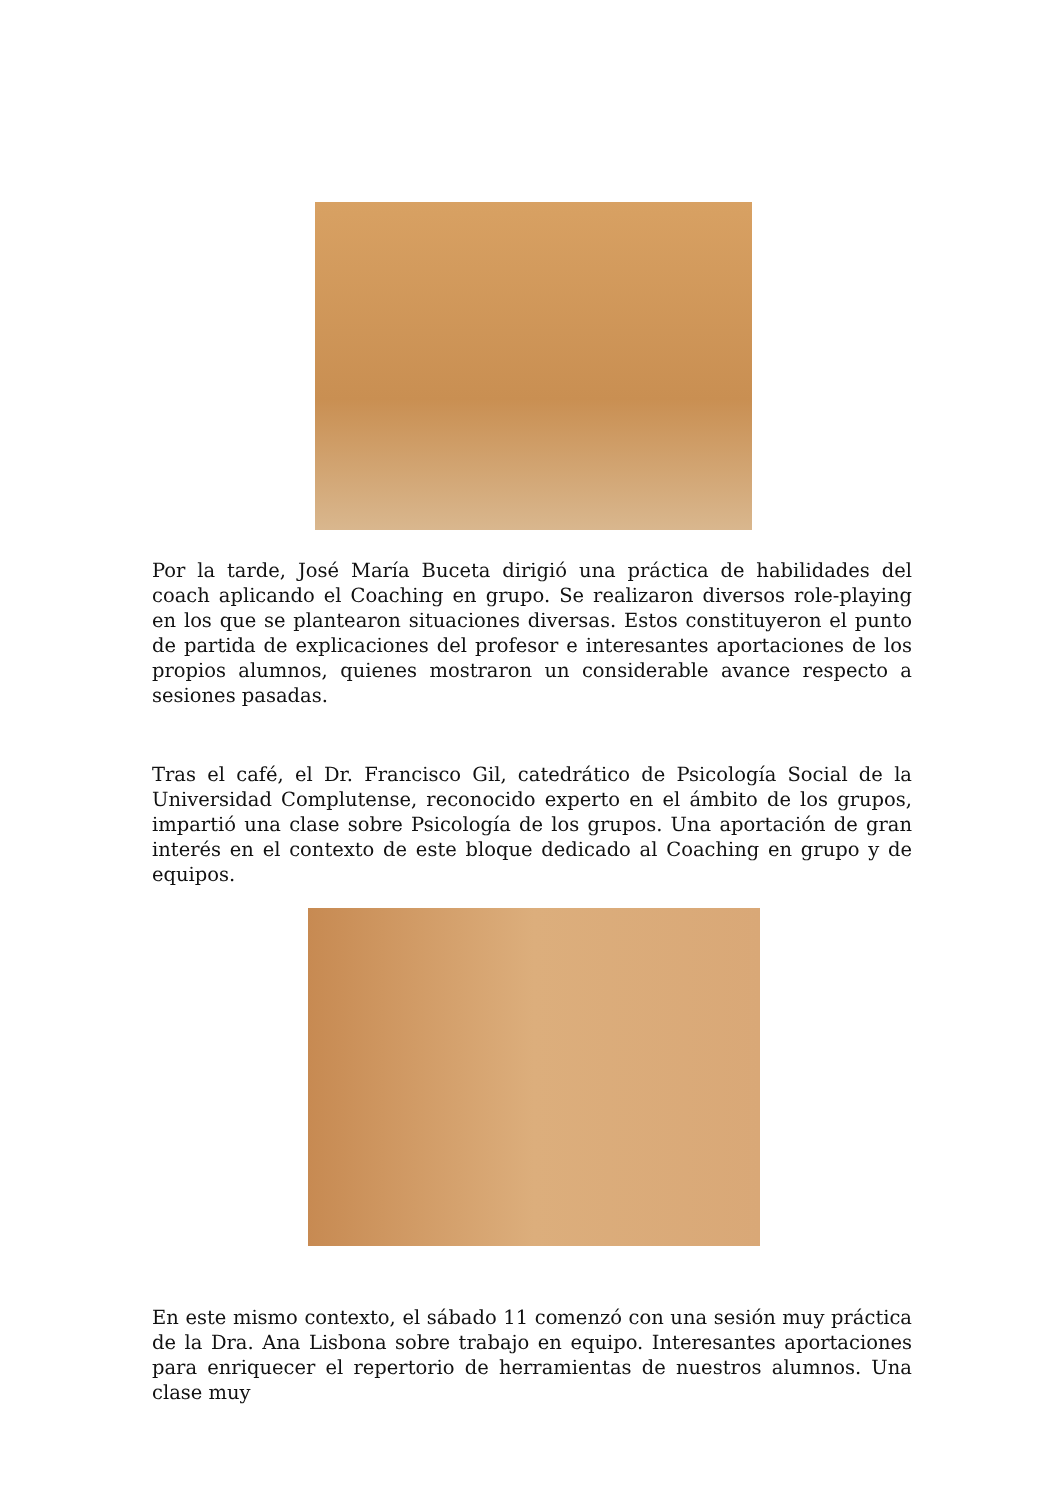Por la tarde, José María Buceta dirigió una práctica de habilidades del coach aplicando el Coaching en grupo. Se realizaron diversos role-playing en los que se plantearon situaciones diversas. Estos constituyeron el punto de partida de explicaciones del profesor e interesantes aportaciones de los propios alumnos, quienes mostraron un considerable avance respecto a sesiones pasadas.
Tras el café, el Dr. Francisco Gil, catedrático de Psicología Social de la Universidad Complutense, reconocido experto en el ámbito de los grupos, impartió una clase sobre Psicología de los grupos. Una aportación de gran interés en el contexto de este bloque dedicado al Coaching en grupo y de equipos.
En este mismo contexto, el sábado 11 comenzó con una sesión muy práctica de la Dra. Ana Lisbona sobre trabajo en equipo. Interesantes aportaciones para enriquecer el repertorio de herramientas de nuestros alumnos. Una clase muy